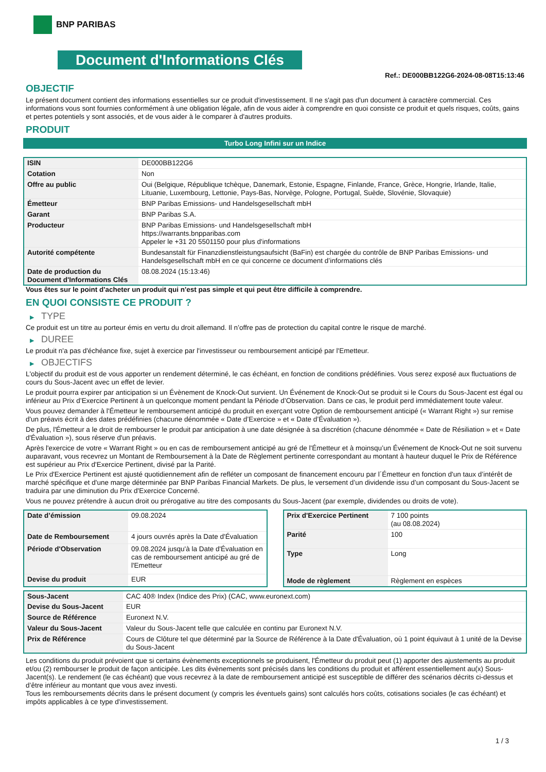BNP PARIBAS
Document d'Informations Clés
Ref.: DE000BB122G6-2024-08-08T15:13:46
OBJECTIF
Le présent document contient des informations essentielles sur ce produit d'investissement. Il ne s'agit pas d'un document à caractère commercial. Ces informations vous sont fournies conformément à une obligation légale, afin de vous aider à comprendre en quoi consiste ce produit et quels risques, coûts, gains et pertes potentiels y sont associés, et de vous aider à le comparer à d'autres produits.
PRODUIT
Turbo Long Infini sur un Indice
| ISIN | DE000BB122G6 |
| Cotation | Non |
| Offre au public | Oui (Belgique, République tchèque, Danemark, Estonie, Espagne, Finlande, France, Grèce, Hongrie, Irlande, Italie, Lituanie, Luxembourg, Lettonie, Pays-Bas, Norvège, Pologne, Portugal, Suède, Slovénie, Slovaquie) |
| Émetteur | BNP Paribas Emissions- und Handelsgesellschaft mbH |
| Garant | BNP Paribas S.A. |
| Producteur | BNP Paribas Emissions- und Handelsgesellschaft mbH https://warrants.bnpparibas.com Appeler le +31 20 5501150 pour plus d'informations |
| Autorité compétente | Bundesanstalt für Finanzdienstleistungsaufsicht (BaFin) est chargée du contrôle de BNP Paribas Emissions- und Handelsgesellschaft mbH en ce qui concerne ce document d’informations clés |
| Date de production du Document d'Informations Clés | 08.08.2024 (15:13:46) |
Vous êtes sur le point d'acheter un produit qui n'est pas simple et qui peut être difficile à comprendre.
EN QUOI CONSISTE CE PRODUIT ?
▶ TYPE
Ce produit est un titre au porteur émis en vertu du droit allemand. Il n’offre pas de protection du capital contre le risque de marché.
▶ DUREE
Le produit n'a pas d'échéance fixe, sujet à exercice par l'investisseur ou remboursement anticipé par l'Emetteur.
▶ OBJECTIFS
L'objectif du produit est de vous apporter un rendement déterminé, le cas échéant, en fonction de conditions prédéfinies. Vous serez exposé aux fluctuations de cours du Sous-Jacent avec un effet de levier.
Le produit pourra expirer par anticipation si un Évènement de Knock-Out survient. Un Événement de Knock-Out se produit si le Cours du Sous-Jacent est égal ou inférieur au Prix d’Exercice Pertinent à un quelconque moment pendant la Période d’Observation. Dans ce cas, le produit perd immédiatement toute valeur.
Vous pouvez demander à l'Émetteur le remboursement anticipé du produit en exerçant votre Option de remboursement anticipé (« Warrant Right ») sur remise d'un préavis écrit à des dates prédéfinies (chacune dénommée « Date d’Exercice » et « Date d’Évaluation »).
De plus, l'Émetteur a le droit de rembourser le produit par anticipation à une date désignée à sa discrétion (chacune dénommée « Date de Résiliation » et « Date d'Évaluation »), sous réserve d'un préavis.
Après l'exercice de votre « Warrant Right » ou en cas de remboursement anticipé au gré de l'Émetteur et à moinsqu’un Événement de Knock-Out ne soit survenu auparavant, vous recevrez un Montant de Remboursement à la Date de Règlement pertinente correspondant au montant à hauteur duquel le Prix de Référence est supérieur au Prix d'Exercice Pertinent, divisé par la Parité.
Le Prix d'Exercice Pertinent est ajusté quotidiennement afin de refléter un composant de financement encouru par l´Émetteur en fonction d'un taux d’intérêt de marché spécifique et d'une marge déterminée par BNP Paribas Financial Markets. De plus, le versement d’un dividende issu d’un composant du Sous-Jacent se traduira par une diminution du Prix d'Exercice Concerné.
Vous ne pouvez prétendre à aucun droit ou prérogative au titre des composants du Sous-Jacent (par exemple, dividendes ou droits de vote).
| Date d’émission | 09.08.2024 |
| Date de Remboursement | 4 jours ouvrés après la Date d'Évaluation |
| Période d'Observation | 09.08.2024 jusqu'à la Date d'Évaluation en cas de remboursement anticipé au gré de l'Emetteur |
| Devise du produit | EUR |
| Prix d'Exercice Pertinent | 7 100 points (au 08.08.2024) |
| Parité | 100 |
| Type | Long |
| Mode de règlement | Règlement en espèces |
| Sous-Jacent | CAC 40® Index (Indice des Prix) (CAC, www.euronext.com) |
| Devise du Sous-Jacent | EUR |
| Source de Référence | Euronext N.V. |
| Valeur du Sous-Jacent | Valeur du Sous-Jacent telle que calculée en continu par Euronext N.V. |
| Prix de Référence | Cours de Clôture tel que déterminé par la Source de Référence à la Date d'Évaluation, où 1 point équivaut à 1 unité de la Devise du Sous-Jacent |
Les conditions du produit prévoient que si certains évènements exceptionnels se produisent, l'Émetteur du produit peut (1) apporter des ajustements au produit et/ou (2) rembourser le produit de façon anticipée. Les dits évènements sont précisés dans les conditions du produit et afférent essentiellement au(x) Sous-Jacent(s). Le rendement (le cas échéant) que vous recevrez à la date de remboursement anticipé est susceptible de différer des scénarios décrits ci-dessus et d’être inférieur au montant que vous avez investi.
Tous les remboursements décrits dans le présent document (y compris les éventuels gains) sont calculés hors coûts, cotisations sociales (le cas échéant) et impôts applicables à ce type d'investissement.
1 / 3